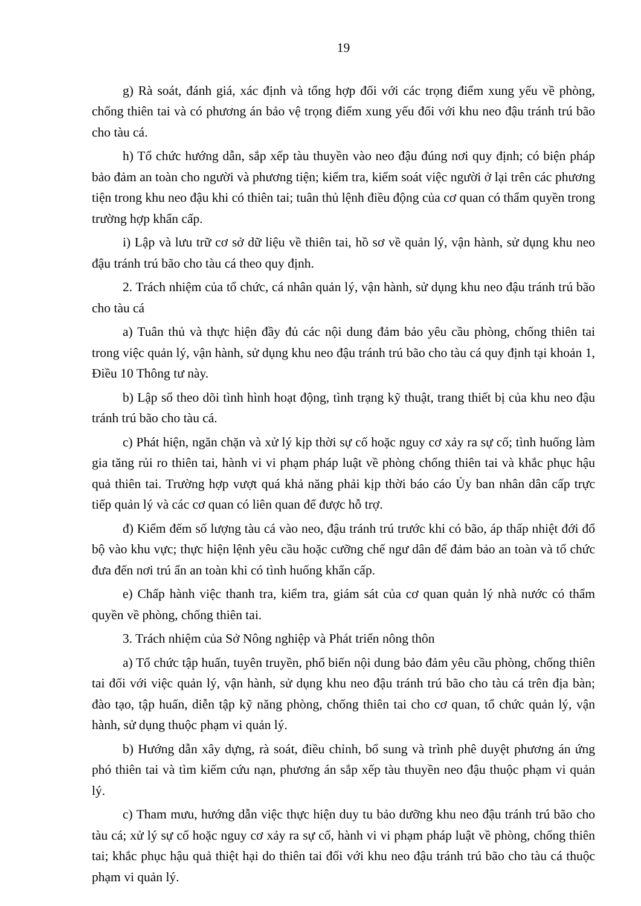19
g) Rà soát, đánh giá, xác định và tổng hợp đối với các trọng điểm xung yếu về phòng, chống thiên tai và có phương án bảo vệ trọng điểm xung yếu đối với khu neo đậu tránh trú bão cho tàu cá.
h) Tổ chức hướng dẫn, sắp xếp tàu thuyền vào neo đậu đúng nơi quy định; có biện pháp bảo đảm an toàn cho người và phương tiện; kiểm tra, kiểm soát việc người ở lại trên các phương tiện trong khu neo đậu khi có thiên tai; tuân thủ lệnh điều động của cơ quan có thẩm quyền trong trường hợp khẩn cấp.
i) Lập và lưu trữ cơ sở dữ liệu về thiên tai, hồ sơ về quản lý, vận hành, sử dụng khu neo đậu tránh trú bão cho tàu cá theo quy định.
2. Trách nhiệm của tổ chức, cá nhân quản lý, vận hành, sử dụng khu neo đậu tránh trú bão cho tàu cá
a) Tuân thủ và thực hiện đầy đủ các nội dung đảm bảo yêu cầu phòng, chống thiên tai trong việc quản lý, vận hành, sử dụng khu neo đậu tránh trú bão cho tàu cá quy định tại khoản 1, Điều 10 Thông tư này.
b) Lập sổ theo dõi tình hình hoạt động, tình trạng kỹ thuật, trang thiết bị của khu neo đậu tránh trú bão cho tàu cá.
c) Phát hiện, ngăn chặn và xử lý kịp thời sự cố hoặc nguy cơ xảy ra sự cố; tình huống làm gia tăng rủi ro thiên tai, hành vi vi phạm pháp luật về phòng chống thiên tai và khắc phục hậu quả thiên tai. Trường hợp vượt quá khả năng phải kịp thời báo cáo Ủy ban nhân dân cấp trực tiếp quản lý và các cơ quan có liên quan để được hỗ trợ.
đ) Kiểm đếm số lượng tàu cá vào neo, đậu tránh trú trước khi có bão, áp thấp nhiệt đới đổ bộ vào khu vực; thực hiện lệnh yêu cầu hoặc cưỡng chế ngư dân để đảm bảo an toàn và tổ chức đưa đến nơi trú ẩn an toàn khi có tình huống khẩn cấp.
e) Chấp hành việc thanh tra, kiểm tra, giám sát của cơ quan quản lý nhà nước có thẩm quyền về phòng, chống thiên tai.
3. Trách nhiệm của Sở Nông nghiệp và Phát triển nông thôn
a) Tổ chức tập huấn, tuyên truyền, phổ biến nội dung bảo đảm yêu cầu phòng, chống thiên tai đối với việc quản lý, vận hành, sử dụng khu neo đậu tránh trú bão cho tàu cá trên địa bàn; đào tạo, tập huấn, diễn tập kỹ năng phòng, chống thiên tai cho cơ quan, tổ chức quản lý, vận hành, sử dụng thuộc phạm vi quản lý.
b) Hướng dẫn xây dựng, rà soát, điều chỉnh, bổ sung và trình phê duyệt phương án ứng phó thiên tai và tìm kiếm cứu nạn, phương án sắp xếp tàu thuyền neo đậu thuộc phạm vi quản lý.
c) Tham mưu, hướng dẫn việc thực hiện duy tu bảo dưỡng khu neo đậu tránh trú bão cho tàu cá; xử lý sự cố hoặc nguy cơ xảy ra sự cố, hành vi vi phạm pháp luật về phòng, chống thiên tai; khắc phục hậu quả thiệt hại do thiên tai đối với khu neo đậu tránh trú bão cho tàu cá thuộc phạm vi quản lý.